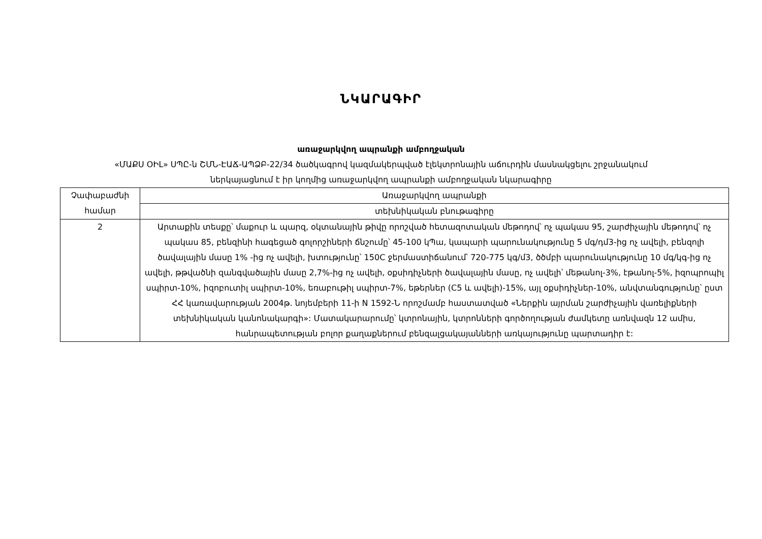ՆԿԱՐԱԳԻՐ
առաջարկվող ապրանքի ամբողջական
«ՄԱՔՍ ՕԻԼ» ՍՊԸ-ն ՇՄՆ-ԷԱՃ-ԱՊՁԲ-22/34 ծածկագրով կազմակերպված էլեկտրոնային աճուրդին մասնակցելու շրջանակում
ներկայացնում է իր կողմից առաջարկվող ապրանքի ամբողջական նկարագիրը
| Չափաբաժնի համար | Առաջարկվող ապրանքի |
| --- | --- |
| | տեխնիկական բնութագիրը |
| 2 | Արտաքին տեսքը՝ մաքուր և պարզ, օկտանային թիվը որոշված հետազոտական մեթոդով՝ ոչ պակաս 95, շարժիչային մեթոդով՝ ոչ պակաս 85, բենզինի հագեցած գոլորշիների ճնշումը՝ 45-100 կՊա, կապարի պարունակությունը 5 մգ/դմ3-ից ոչ ավելի, բենզոլի ծավալային մասը 1% -ից ոչ ավելի, խտությունը՝ 150C ջերմաստիճանում՝ 720-775 կգ/մ3, ծծմբի պարունակությունը 10 մգ/կգ-ից ոչ ավելի, թթվածնի զանգվածային մասը 2,7%-ից ոչ ավելի, օքսիդիչների ծավալային մասը, ոչ ավելի՝ մեթանոլ-3%, էթանոլ-5%, իզոպրոպիլ սպիրտ-10%, իզոբուտիլ սպիրտ-10%, եռաբութիլ սպիրտ-7%, եթերներ (C5 և ավելի)-15%, այլ օքսիդիչներ-10%, անվտանգությունը՝ ըստ ՀՀ կառավարության 2004թ. նոյեմբերի 11-ի N 1592-Ն որոշմամբ հաստատված «Ներքին այրման շարժիչային վառելիքների տեխնիկական կանոնակարգի»: Մատակարարումը՝ կտրոնային, կտրոնների գործողության ժամկետը առնվազն 12 ամիս, հանրապետության բոլոր քաղաքներում բենզալցակայանների առկայությունը պարտադիր է: |